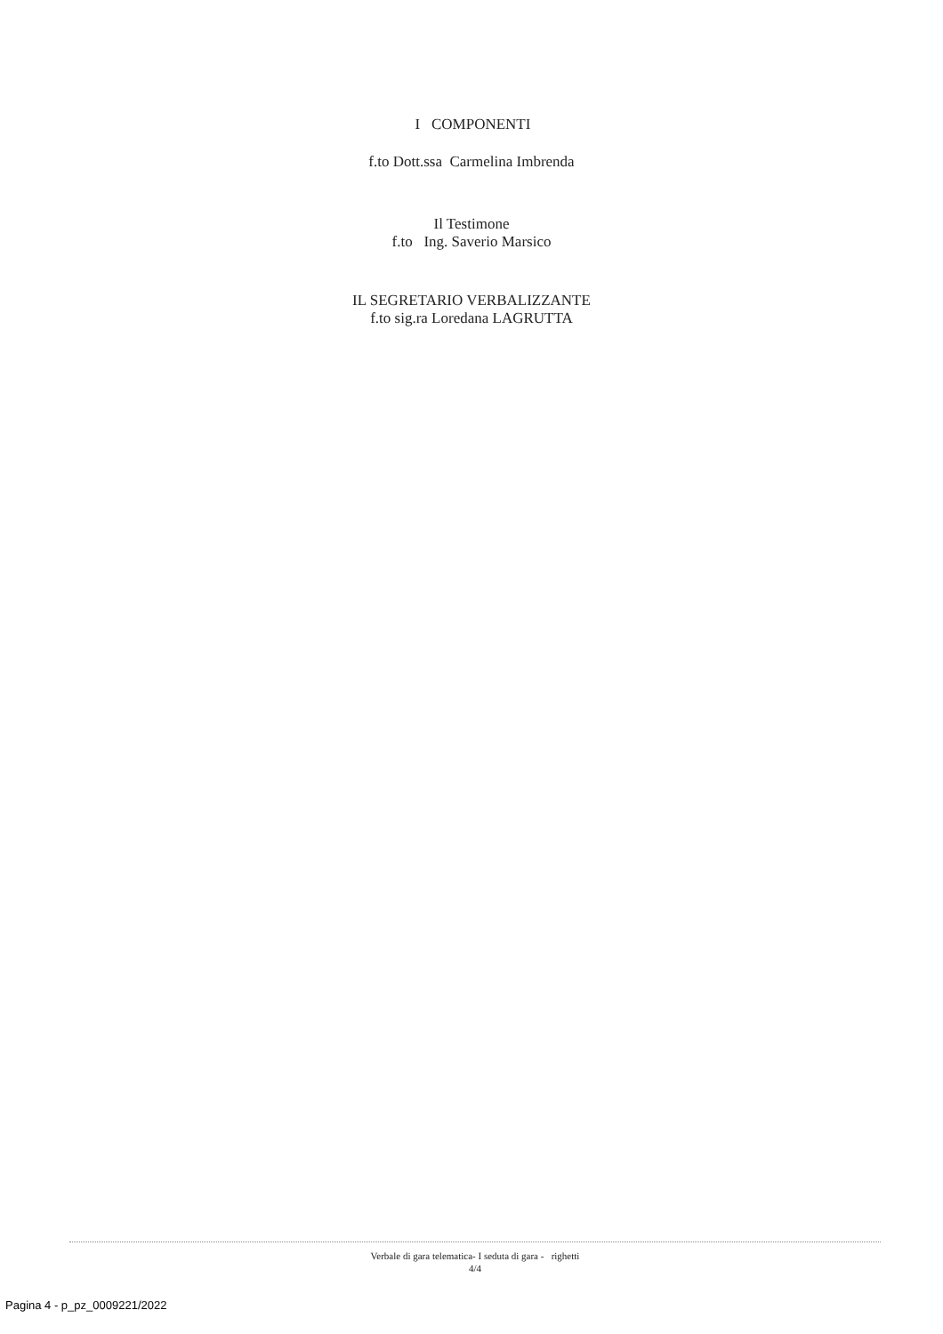I COMPONENTI
f.to Dott.ssa Carmelina Imbrenda
Il Testimone
f.to Ing. Saverio Marsico
IL SEGRETARIO VERBALIZZANTE
f.to sig.ra Loredana LAGRUTTA
Verbale di gara telematica- I seduta di gara - righetti
4/4
Pagina 4 - p_pz_0009221/2022